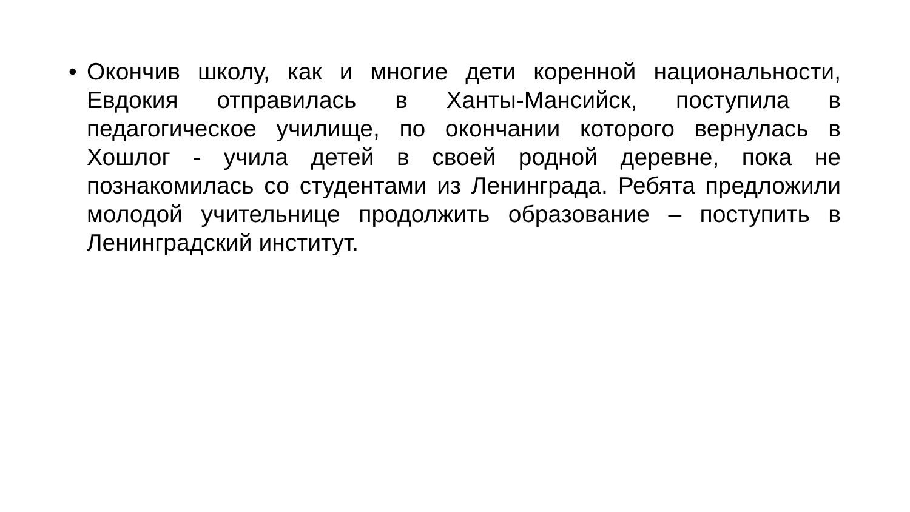• Окончив школу, как и многие дети коренной национальности, Евдокия отправилась в Ханты-Мансийск, поступила в педагогическое училище, по окончании которого вернулась в Хошлог - учила детей в своей родной деревне, пока не познакомилась со студентами из Ленинграда. Ребята предложили молодой учительнице продолжить образование – поступить в Ленинградский институт.